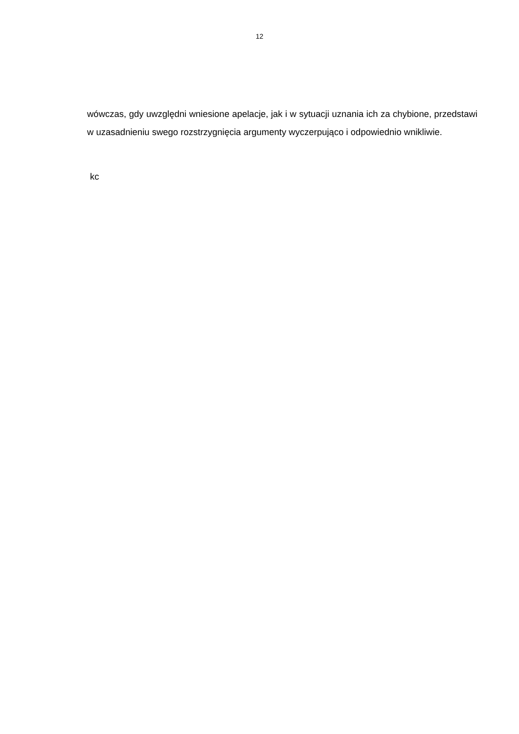12
wówczas, gdy uwzględni wniesione apelacje, jak i w sytuacji uznania ich za chybione, przedstawi w uzasadnieniu swego rozstrzygnięcia argumenty wyczerpująco i odpowiednio wnikliwie.
kc